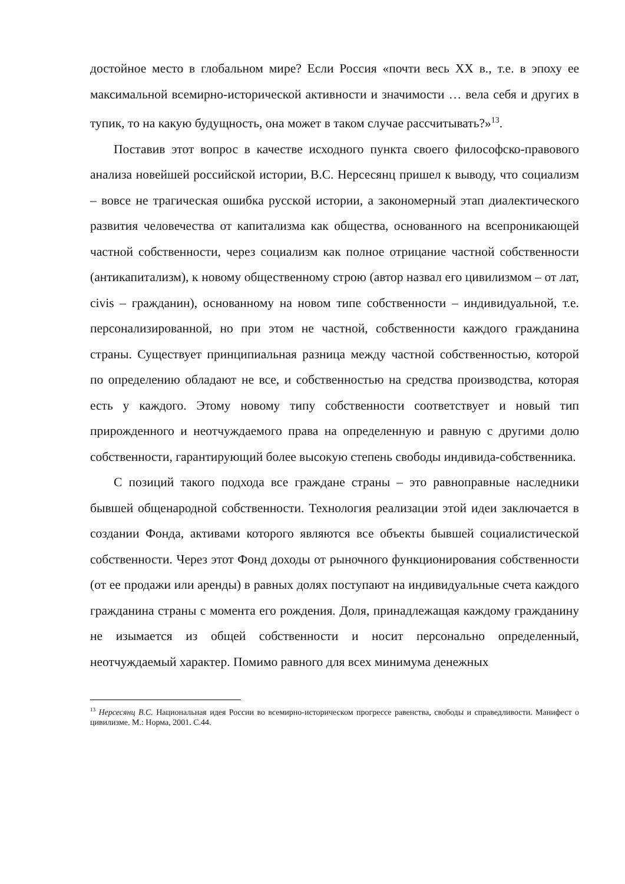достойное место в глобальном мире? Если Россия «почти весь XX в., т.е. в эпоху ее максимальной всемирно-исторической активности и значимости … вела себя и других в тупик, то на какую будущность, она может в таком случае рассчитывать?»<sup>13</sup>.
Поставив этот вопрос в качестве исходного пункта своего философско-правового анализа новейшей российской истории, В.С. Нерсесянц пришел к выводу, что социализм – вовсе не трагическая ошибка русской истории, а закономерный этап диалектического развития человечества от капитализма как общества, основанного на всепроникающей частной собственности, через социализм как полное отрицание частной собственности (антикапитализм), к новому общественному строю (автор назвал его цивилизмом – от лат, civis – гражданин), основанному на новом типе собственности – индивидуальной, т.е. персонализированной, но при этом не частной, собственности каждого гражданина страны. Существует принципиальная разница между частной собственностью, которой по определению обладают не все, и собственностью на средства производства, которая есть у каждого. Этому новому типу собственности соответствует и новый тип прирожденного и неотчуждаемого права на определенную и равную с другими долю собственности, гарантирующий более высокую степень свободы индивида-собственника.
С позиций такого подхода все граждане страны – это равноправные наследники бывшей общенародной собственности. Технология реализации этой идеи заключается в создании Фонда, активами которого являются все объекты бывшей социалистической собственности. Через этот Фонд доходы от рыночного функционирования собственности (от ее продажи или аренды) в равных долях поступают на индивидуальные счета каждого гражданина страны с момента его рождения. Доля, принадлежащая каждому гражданину не изымается из общей собственности и носит персонально определенный, неотчуждаемый характер. Помимо равного для всех минимума денежных
<sup>13</sup> Нерсесянц В.С. Национальная идея России во всемирно-историческом прогрессе равенства, свободы и справедливости. Манифест о цивилизме. М.: Норма, 2001. С.44.